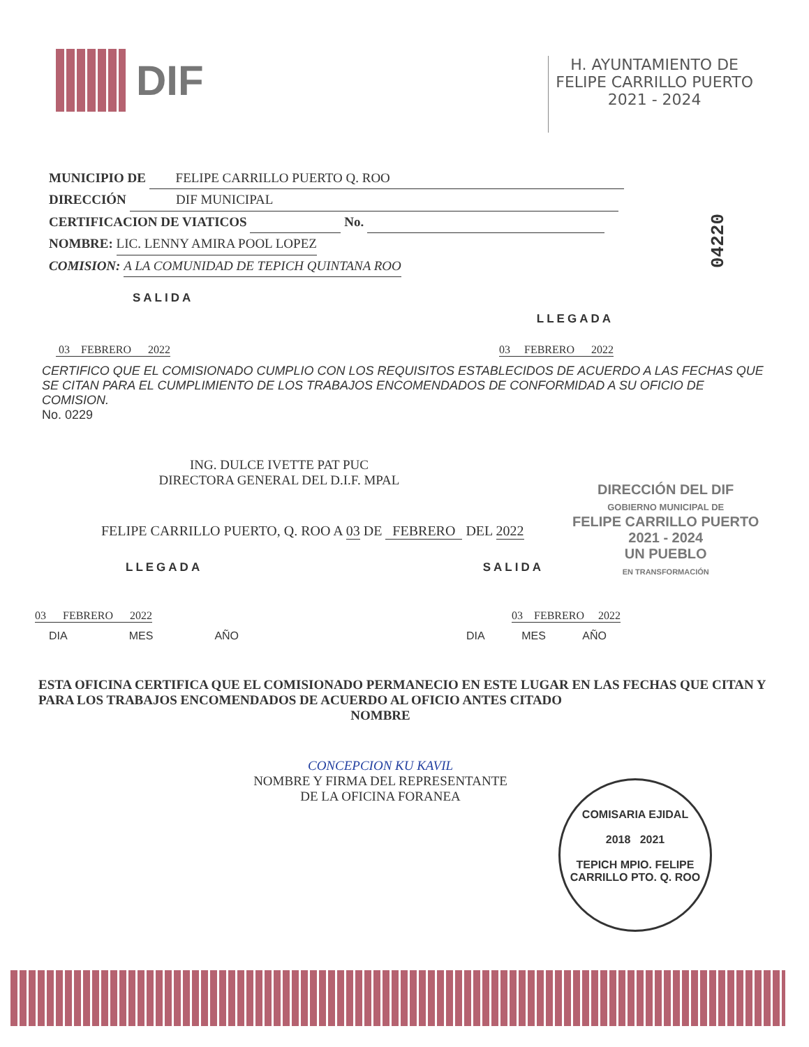DIF
H. AYUNTAMIENTO DE
FELIPE CARRILLO PUERTO
2021 - 2024
MUNICIPIO DE FELIPE CARRILLO PUERTO Q. ROO
DIRECCIÓN DIF MUNICIPAL
CERTIFICACION DE VIATICOS No.
NOMBRE: LIC. LENNY AMIRA POOL LOPEZ
COMISION: A LA COMUNIDAD DE TEPICH QUINTANA ROO
04220
SALIDA LLEGADA
03 FEBRERO 2022 03 FEBRERO 2022
CERTIFICO QUE EL COMISIONADO CUMPLIO CON LOS REQUISITOS ESTABLECIDOS DE ACUERDO A LAS FECHAS QUE SE CITAN PARA EL CUMPLIMIENTO DE LOS TRABAJOS ENCOMENDADOS DE CONFORMIDAD A SU OFICIO DE COMISION.
No. 0229
ING. DULCE IVETTE PAT PUC
DIRECTORA GENERAL DEL D.I.F. MPAL
DIRECCIÓN DEL DIF
GOBIERNO MUNICIPAL DE
FELIPE CARRILLO PUERTO
2021 - 2024
UN PUEBLO
EN TRANSFORMACIÓN
FELIPE CARRILLO PUERTO, Q. ROO A 03 DE FEBRERO DEL 2022
LLEGADA SALIDA
03 FEBRERO 2022 03 FEBRERO 2022
DIA MES AÑO DIA MES AÑO
ESTA OFICINA CERTIFICA QUE EL COMISIONADO PERMANECIO EN ESTE LUGAR EN LAS FECHAS QUE CITAN Y PARA LOS TRABAJOS ENCOMENDADOS DE ACUERDO AL OFICIO ANTES CITADO
NOMBRE
CONCEPCION KU KAVIL
NOMBRE Y FIRMA DEL REPRESENTANTE
DE LA OFICINA FORANEA
COMISARIA EJIDAL
2018 2021
TEPICH MPIO. FELIPE CARRILLO PTO. Q. ROO